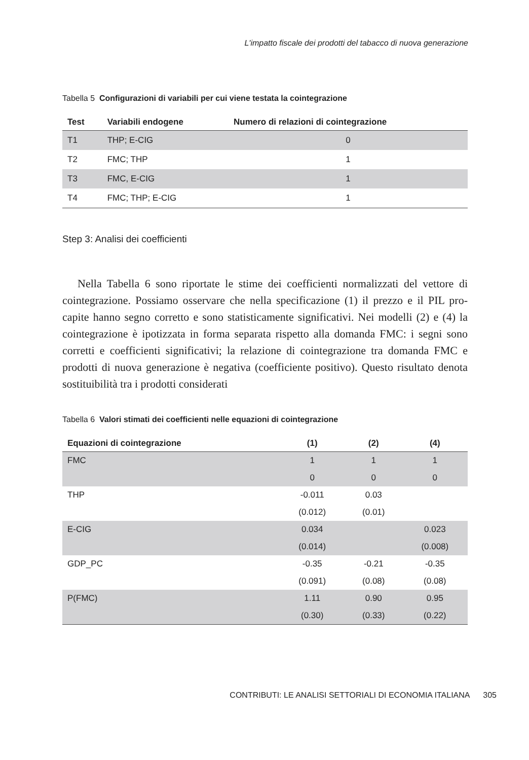L'impatto fiscale dei prodotti del tabacco di nuova generazione
Tabella 5 Configurazioni di variabili per cui viene testata la cointegrazione
| Test | Variabili endogene | Numero di relazioni di cointegrazione |
| --- | --- | --- |
| T1 | THP; E-CIG | 0 |
| T2 | FMC; THP | 1 |
| T3 | FMC, E-CIG | 1 |
| T4 | FMC; THP; E-CIG | 1 |
Step 3: Analisi dei coefficienti
Nella Tabella 6 sono riportate le stime dei coefficienti normalizzati del vettore di cointegrazione. Possiamo osservare che nella specificazione (1) il prezzo e il PIL pro-capite hanno segno corretto e sono statisticamente significativi. Nei modelli (2) e (4) la cointegrazione è ipotizzata in forma separata rispetto alla domanda FMC: i segni sono corretti e coefficienti significativi; la relazione di cointegrazione tra domanda FMC e prodotti di nuova generazione è negativa (coefficiente positivo). Questo risultato denota sostituibilità tra i prodotti considerati
Tabella 6 Valori stimati dei coefficienti nelle equazioni di cointegrazione
| Equazioni di cointegrazione | (1) | (2) | (4) |
| --- | --- | --- | --- |
| FMC | 1 | 1 | 1 |
| | 0 | 0 | 0 |
| THP | -0.011 | 0.03 | |
| | (0.012) | (0.01) | |
| E-CIG | 0.034 | | 0.023 |
| | (0.014) | | (0.008) |
| GDP_PC | -0.35 | -0.21 | -0.35 |
| | (0.091) | (0.08) | (0.08) |
| P(FMC) | 1.11 | 0.90 | 0.95 |
| | (0.30) | (0.33) | (0.22) |
CONTRIBUTI: LE ANALISI SETTORIALI DI ECONOMIA ITALIANA 305